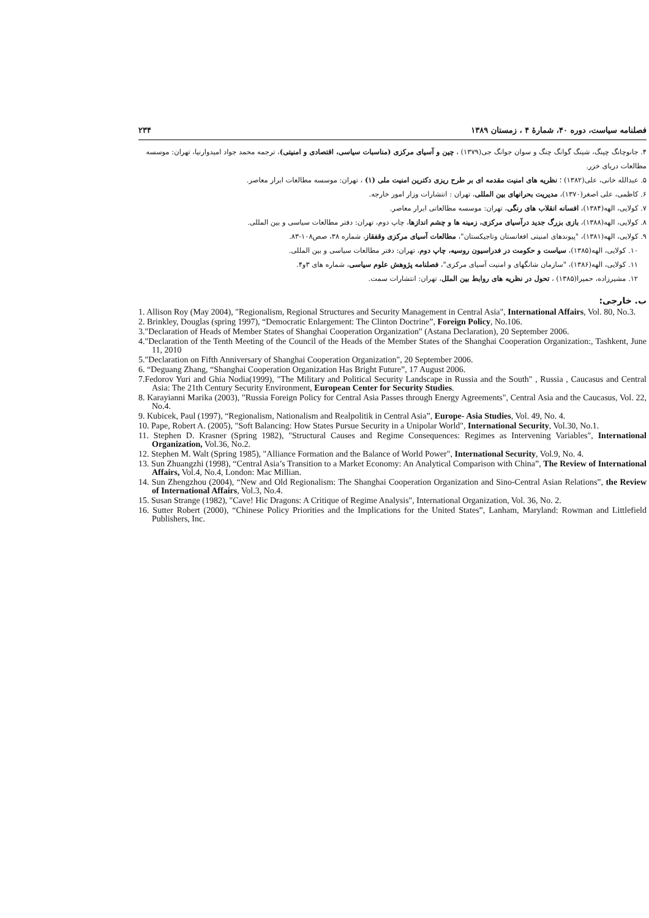فصلنامه سیاست، دوره ۴۰، شمارهٔ ۴ ، زمستان ۱۳۸۹ ۲۳۴
۴. جانوچانگ چینگ، شینگ گوانگ چنگ و سوان جوانگ جی(۱۳۷۹) ، چین و آسیای مرکزی (مناسبات سیاسی، اقتصادی و امنیتی)، ترجمه محمد جواد امیدوارنیا، تهران: موسسه مطالعات دریای خزر.
۵. عبدالله خانی، علی(۱۳۸۲) ؛ نظریه های امنیت مقدمه ای بر طرح ریزی دکترین امنیت ملی (۱) ، تهران: موسسه مطالعات ابرار معاصر.
۶. کاظمی، علی اصغر(۱۳۷۰)، مدیریت بحرانهای بین المللی، تهران : انتشارات وزار امور خارجه.
۷. کولایی، الهه(۱۳۸۴)، افسانه انقلاب های رنگی، تهران: موسسه مطالعاتی ابرار معاصر.
۸. کولایی، الهه(۱۳۸۸)، بازی بزرگ جدید درآسیای مرکزی، زمینه ها و چشم اندازها، چاپ دوم، تهران: دفتر مطالعات سیاسی و بین المللی.
۹. کولایی، الهه(۱۳۸۱)، "پیوندهای امنیتی افغانستان وتاجیکستان"، مطالعات آسیای مرکزی وقفقاز، شماره ۳۸، صص۱۰۸-۸۳.
۱۰. کولایی، الهه(۱۳۸۵)، سیاست و حکومت در فدراسیون روسیه، چاپ دوم، تهران: دفتر مطالعات سیاسی و بین المللی.
۱۱. کولایی، الهه(۱۳۸۶)، "سازمان شانگهای و امنیت آسیای مرکزی"، فصلنامه پژوهش علوم سیاسی، شماره های ۳و۴.
۱۲. مشیرزاده، حمیرا(۱۳۸۵) ، تحول در نظریه های روابط بین الملل، تهران: انتشارات سمت.
ب. خارجی:
1. Allison Roy (May 2004), "Regionalism, Regional Structures and Security Management in Central Asia", International Affairs, Vol. 80, No.3.
2. Brinkley, Douglas (spring 1997), “Democratic Enlargement: The Clinton Doctrine”, Foreign Policy, No.106.
3."Declaration of Heads of Member States of Shanghai Cooperation Organization" (Astana Declaration), 20 September 2006.
4."Declaration of the Tenth Meeting of the Council of the Heads of the Member States of the Shanghai Cooperation Organization:, Tashkent, June 11, 2010
5."Declaration on Fifth Anniversary of Shanghai Cooperation Organization", 20 September 2006.
6. “Deguang Zhang, “Shanghai Cooperation Organization Has Bright Future”, 17 August 2006.
7.Fedorov Yuri and Ghia Nodia(1999), "The Military and Political Security Landscape in Russia and the South" , Russia , Caucasus and Central Asia: The 21th Century Security Environment, European Center for Security Studies.
8. Karayianni Marika (2003), "Russia Foreign Policy for Central Asia Passes through Energy Agreements", Central Asia and the Caucasus, Vol. 22, No.4.
9. Kubicek, Paul (1997), “Regionalism, Nationalism and Realpolitik in Central Asia”, Europe- Asia Studies, Vol. 49, No. 4.
10. Pape, Robert A. (2005), "Soft Balancing: How States Pursue Security in a Unipolar World", International Security, Vol.30, No.1.
11. Stephen D. Krasner (Spring 1982), "Structural Causes and Regime Consequences: Regimes as Intervening Variables", International Organization, Vol.36, No.2.
12. Stephen M. Walt (Spring 1985), "Alliance Formation and the Balance of World Power", International Security, Vol.9, No. 4.
13. Sun Zhuangzhi (1998), “Central Asia’s Transition to a Market Economy: An Analytical Comparison with China”, The Review of International Affairs, Vol.4, No.4, London: Mac Millian.
14. Sun Zhengzhou (2004), “New and Old Regionalism: The Shanghai Cooperation Organization and Sino-Central Asian Relations”, the Review of International Affairs, Vol.3, No.4.
15. Susan Strange (1982), "Cave! Hic Dragons: A Critique of Regime Analysis", International Organization, Vol. 36, No. 2.
16. Sutter Robert (2000), “Chinese Policy Priorities and the Implications for the United States”, Lanham, Maryland: Rowman and Littlefield Publishers, Inc.